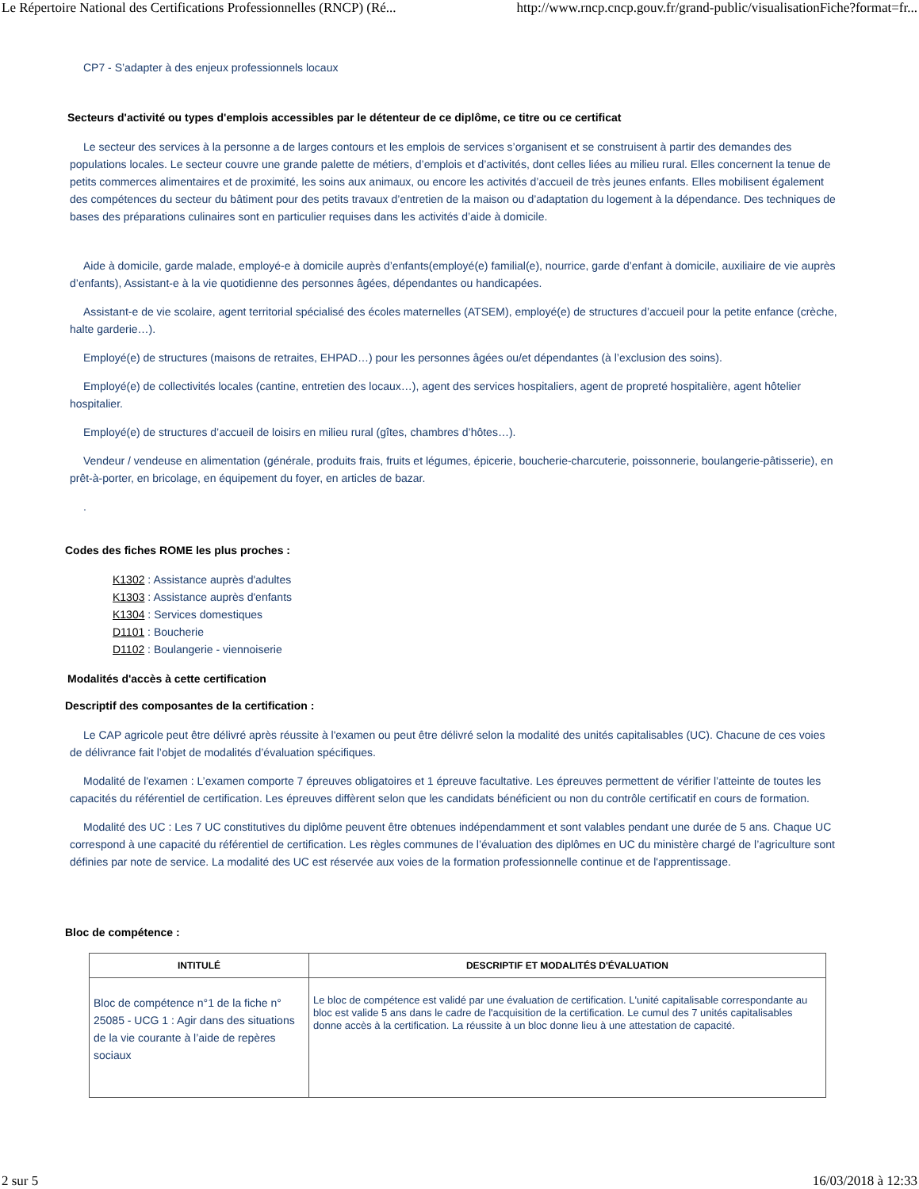Le Répertoire National des Certifications Professionnelles (RNCP) (Ré... http://www.rncp.cncp.gouv.fr/grand-public/visualisationFiche?format=fr...
CP7 - S’adapter à des enjeux professionnels locaux
Secteurs d'activité ou types d'emplois accessibles par le détenteur de ce diplôme, ce titre ou ce certificat
Le secteur des services à la personne a de larges contours et les emplois de services s’organisent et se construisent à partir des demandes des populations locales. Le secteur couvre une grande palette de métiers, d’emplois et d’activités, dont celles liées au milieu rural. Elles concernent la tenue de petits commerces alimentaires et de proximité, les soins aux animaux, ou encore les activités d’accueil de très jeunes enfants. Elles mobilisent également des compétences du secteur du bâtiment pour des petits travaux d’entretien de la maison ou d’adaptation du logement à la dépendance. Des techniques de bases des préparations culinaires sont en particulier requises dans les activités d’aide à domicile.
Aide à domicile, garde malade, employé-e à domicile auprès d’enfants(employé(e) familial(e), nourrice, garde d’enfant à domicile, auxiliaire de vie auprès d’enfants), Assistant-e à la vie quotidienne des personnes âgées, dépendantes ou handicapées.
Assistant-e de vie scolaire, agent territorial spécialisé des écoles maternelles (ATSEM), employé(e) de structures d’accueil pour la petite enfance (crèche, halte garderie…).
Employé(e) de structures (maisons de retraites, EHPAD…) pour les personnes âgées ou/et dépendantes (à l’exclusion des soins).
Employé(e) de collectivités locales (cantine, entretien des locaux…), agent des services hospitaliers, agent de propreté hospitalière, agent hôtelier hospitalier.
Employé(e) de structures d’accueil de loisirs en milieu rural (gîtes, chambres d’hôtes…).
Vendeur / vendeuse en alimentation (générale, produits frais, fruits et légumes, épicerie, boucherie-charcuterie, poissonnerie, boulangerie-pâtisserie), en prêt-à-porter, en bricolage, en équipement du foyer, en articles de bazar.
.
Codes des fiches ROME les plus proches :
K1302 : Assistance auprès d'adultes
K1303 : Assistance auprès d'enfants
K1304 : Services domestiques
D1101 : Boucherie
D1102 : Boulangerie - viennoiserie
Modalités d'accès à cette certification
Descriptif des composantes de la certification :
Le CAP agricole peut être délivré après réussite à l'examen ou peut être délivré selon la modalité des unités capitalisables (UC). Chacune de ces voies de délivrance fait l’objet de modalités d’évaluation spécifiques.
Modalité de l'examen : L’examen comporte 7 épreuves obligatoires et 1 épreuve facultative. Les épreuves permettent de vérifier l’atteinte de toutes les capacités du référentiel de certification. Les épreuves diffèrent selon que les candidats bénéficient ou non du contrôle certificatif en cours de formation.
Modalité des UC : Les 7 UC constitutives du diplôme peuvent être obtenues indépendamment et sont valables pendant une durée de 5 ans. Chaque UC correspond à une capacité du référentiel de certification. Les règles communes de l’évaluation des diplômes en UC du ministère chargé de l’agriculture sont définies par note de service. La modalité des UC est réservée aux voies de la formation professionnelle continue et de l'apprentissage.
Bloc de compétence :
| INTITULÉ | DESCRIPTIF ET MODALITÉS D'ÉVALUATION |
| --- | --- |
| Bloc de compétence n°1 de la fiche n° 25085 - UCG 1 : Agir dans des situations de la vie courante à l’aide de repères sociaux | Le bloc de compétence est validé par une évaluation de certification. L'unité capitalisable correspondante au bloc est valide 5 ans dans le cadre de l'acquisition de la certification. Le cumul des 7 unités capitalisables donne accès à la certification. La réussite à un bloc donne lieu à une attestation de capacité. |
2 sur 5 16/03/2018 à 12:33